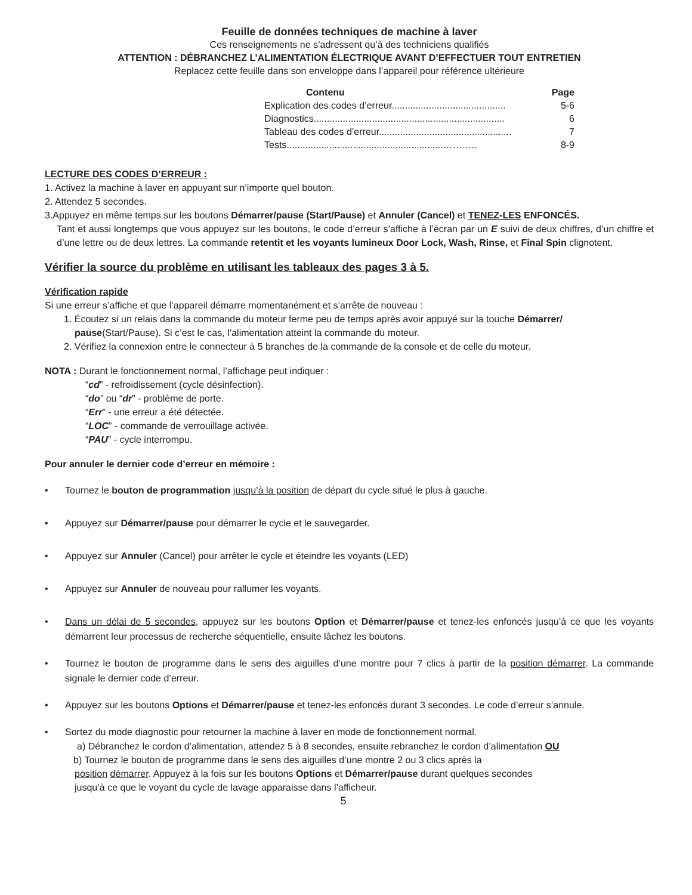Feuille de données techniques de machine à laver
Ces renseignements ne s’adressent qu’à des techniciens qualifiés
ATTENTION : DÉBRANCHEZ L’ALIMENTATION ÉLECTRIQUE AVANT D’EFFECTUER TOUT ENTRETIEN
Replacez cette feuille dans son enveloppe dans l’appareil pour référence ultérieure
Contenu Page
Explication des codes d’erreur........................................... 5-6
Diagnostics........................................................................ 6
Tableau des codes d’erreur.................................................. 7
Tests...........................................................……….. 8-9
LECTURE DES CODES D’ERREUR :
1. Activez la machine à laver en appuyant sur n’importe quel bouton.
2. Attendez 5 secondes.
3.Appuyez en même temps sur les boutons Démarrer/pause (Start/Pause) et Annuler (Cancel) et TENEZ-LES ENFONCÉS.
Tant et aussi longtemps que vous appuyez sur les boutons, le code d’erreur s’affiche à l’écran par un E suivi de deux chiffres, d’un chiffre et d’une lettre ou de deux lettres. La commande retentit et les voyants lumineux Door Lock, Wash, Rinse, et Final Spin clignotent.
Vérifier la source du problème en utilisant les tableaux des pages 3 à 5.
Vérification rapide
Si une erreur s’affiche et que l’appareil démarre momentanément et s’arrête de nouveau :
1. Écoutez si un relais dans la commande du moteur ferme peu de temps après avoir appuyé sur la touche Démarrer/
pause(Start/Pause). Si c’est le cas, l’alimentation atteint la commande du moteur.
2. Vérifiez la connexion entre le connecteur à 5 branches de la commande de la console et de celle du moteur.
NOTA : Durant le fonctionnement normal, l’affichage peut indiquer :
“cd” - refroidissement (cycle désinfection).
“do” ou “dr” - problème de porte.
“Err” - une erreur a été détectée.
“LOC” - commande de verrouillage activée.
“PAU” - cycle interrompu.
Pour annuler le dernier code d’erreur en mémoire :
• Tournez le bouton de programmation jusqu’à la position de départ du cycle situé le plus à gauche.
• Appuyez sur Démarrer/pause pour démarrer le cycle et le sauvegarder.
• Appuyez sur Annuler (Cancel) pour arrêter le cycle et éteindre les voyants (LED)
• Appuyez sur Annuler de nouveau pour rallumer les voyants.
• Dans un délai de 5 secondes, appuyez sur les boutons Option et Démarrer/pause et tenez-les enfoncés jusqu’à ce que les voyants démarrent leur processus de recherche séquentielle, ensuite lâchez les boutons.
• Tournez le bouton de programme dans le sens des aiguilles d’une montre pour 7 clics à partir de la position démarrer. La commande signale le dernier code d’erreur.
• Appuyez sur les boutons Options et Démarrer/pause et tenez-les enfoncés durant 3 secondes. Le code d’erreur s’annule.
• Sortez du mode diagnostic pour retourner la machine à laver en mode de fonctionnement normal.
a) Débranchez le cordon d’alimentation, attendez 5 à 8 secondes, ensuite rebranchez le cordon d’alimentation OU
b) Tournez le bouton de programme dans le sens des aiguilles d’une montre 2 ou 3 clics après la
position démarrer. Appuyez à la fois sur les boutons Options et Démarrer/pause durant quelques secondes
jusqu’à ce que le voyant du cycle de lavage apparaisse dans l’afficheur.
5